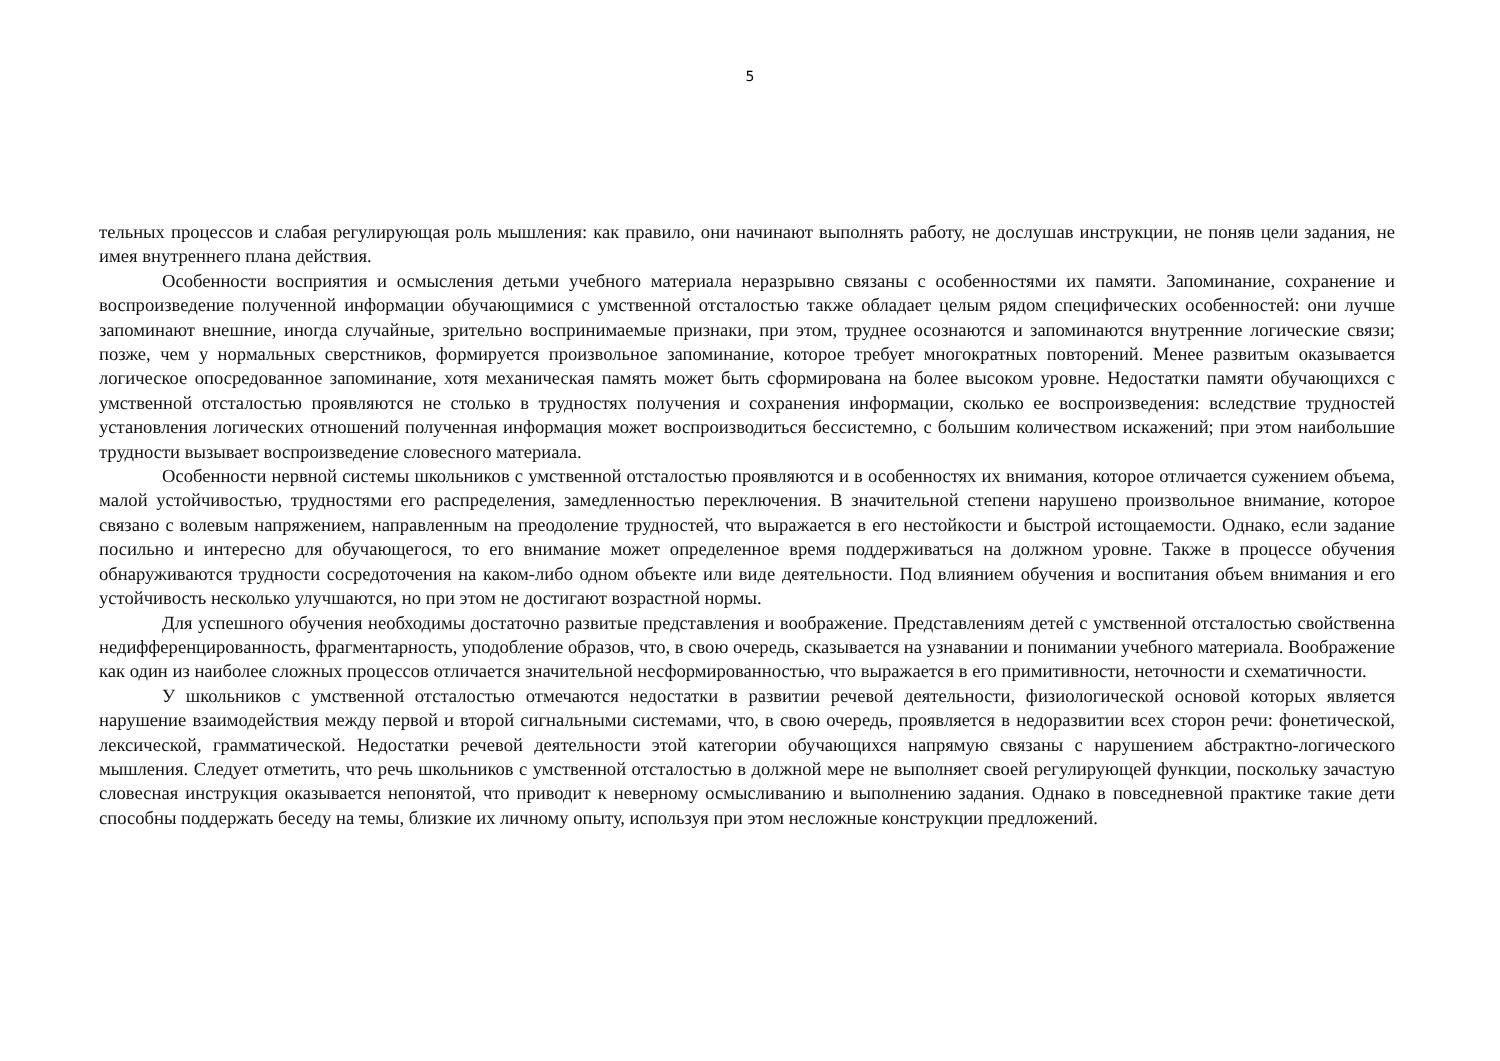5
тельных процессов и слабая регулирующая роль мышления: как правило, они начинают выполнять работу, не дослушав инструкции, не поняв цели задания, не имея внутреннего плана действия.
Особенности восприятия и осмысления детьми учебного материала неразрывно связаны с особенностями их памяти. Запоминание, сохранение и воспроизведение полученной информации обучающимися с умственной отсталостью также обладает целым рядом специфических особенностей: они лучше запоминают внешние, иногда случайные, зрительно воспринимаемые признаки, при этом, труднее осознаются и запоминаются внутренние логические связи; позже, чем у нормальных сверстников, формируется произвольное запоминание, которое требует многократных повторений. Менее развитым оказывается логическое опосредованное запоминание, хотя механическая память может быть сформирована на более высоком уровне. Недостатки памяти обучающихся с умственной отсталостью проявляются не столько в трудностях получения и сохранения информации, сколько ее воспроизведения: вследствие трудностей установления логических отношений полученная информация может воспроизводиться бессистемно, с большим количеством искажений; при этом наибольшие трудности вызывает воспроизведение словесного материала.
Особенности нервной системы школьников с умственной отсталостью проявляются и в особенностях их внимания, которое отличается сужением объема, малой устойчивостью, трудностями его распределения, замедленностью переключения. В значительной степени нарушено произвольное внимание, которое связано с волевым напряжением, направленным на преодоление трудностей, что выражается в его нестойкости и быстрой истощаемости. Однако, если задание посильно и интересно для обучающегося, то его внимание может определенное время поддерживаться на должном уровне. Также в процессе обучения обнаруживаются трудности сосредоточения на каком-либо одном объекте или виде деятельности. Под влиянием обучения и воспитания объем внимания и его устойчивость несколько улучшаются, но при этом не достигают возрастной нормы.
Для успешного обучения необходимы достаточно развитые представления и воображение. Представлениям детей с умственной отсталостью свойственна недифференцированность, фрагментарность, уподобление образов, что, в свою очередь, сказывается на узнавании и понимании учебного материала. Воображение как один из наиболее сложных процессов отличается значительной несформированностью, что выражается в его примитивности, неточности и схематичности.
У школьников с умственной отсталостью отмечаются недостатки в развитии речевой деятельности, физиологической основой которых является нарушение взаимодействия между первой и второй сигнальными системами, что, в свою очередь, проявляется в недоразвитии всех сторон речи: фонетической, лексической, грамматической. Недостатки речевой деятельности этой категории обучающихся напрямую связаны с нарушением абстрактно-логического мышления. Следует отметить, что речь школьников с умственной отсталостью в должной мере не выполняет своей регулирующей функции, поскольку зачастую словесная инструкция оказывается непонятой, что приводит к неверному осмысливанию и выполнению задания. Однако в повседневной практике такие дети способны поддержать беседу на темы, близкие их личному опыту, используя при этом несложные конструкции предложений.